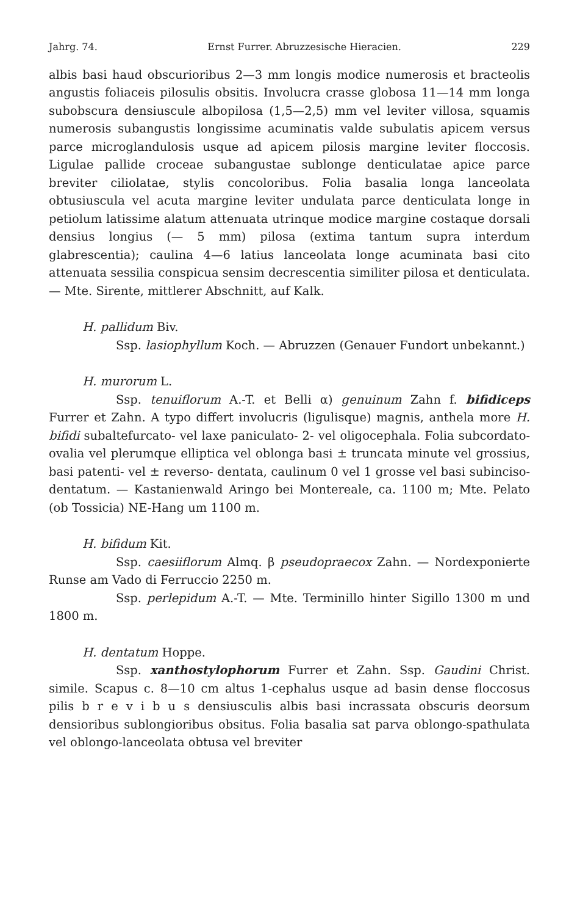Jahrg. 74. Ernst Furrer. Abruzzesische Hieracien. 229
albis basi haud obscurioribus 2—3 mm longis modice numerosis et bracteolis angustis foliaceis pilosulis obsitis. Involucra crasse globosa 11—14 mm longa subobscura densiuscule albopilosa (1,5—2,5) mm vel leviter villosa, squamis numerosis subangustis longissime acuminatis valde subulatis apicem versus parce microglandulosis usque ad apicem pilosis margine leviter floccosis. Ligulae pallide croceae subangustae sublonge denticulatae apice parce breviter ciliolatae, stylis concoloribus. Folia basalia longa lanceolata obtusiuscula vel acuta margine leviter undulata parce denticulata longe in petiolum latissime alatum attenuata utrinque modice margine costaque dorsali densius longius (— 5 mm) pilosa (extima tantum supra interdum glabrescentia); caulina 4—6 latius lanceolata longe acuminata basi cito attenuata sessilia conspicua sensim decrescentia similiter pilosa et denticulata. — Mte. Sirente, mittlerer Abschnitt, auf Kalk.
H. pallidum Biv.
Ssp. lasiophyllum Koch. — Abruzzen (Genauer Fundort unbekannt.)
H. murorum L.
Ssp. tenuiflorum A.-T. et Belli α) genuinum Zahn f. bifidiceps Furrer et Zahn. A typo differt involucris (ligulisque) magnis, anthela more H. bifidi subaltefurcato- vel laxe paniculato- 2- vel oligocephala. Folia subcordato-ovalia vel plerumque elliptica vel oblonga basi ± truncata minute vel grossius, basi patenti- vel ± reverso- dentata, caulinum 0 vel 1 grosse vel basi subinciso-dentatum. — Kastanienwald Aringo bei Montereale, ca. 1100 m; Mte. Pelato (ob Tossicia) NE-Hang um 1100 m.
H. bifidum Kit.
Ssp. caesiiflorum Almq. β pseudopraecox Zahn. — Nordexponierte Runse am Vado di Ferruccio 2250 m.
Ssp. perlepidum A.-T. — Mte. Terminillo hinter Sigillo 1300 m und 1800 m.
H. dentatum Hoppe.
Ssp. xanthostylophorum Furrer et Zahn. Ssp. Gaudini Christ. simile. Scapus c. 8—10 cm altus 1-cephalus usque ad basin dense floccosus pilis b r e v i b u s densiusculis albis basi incrassata obscuris deorsum densioribus sublongioribus obsitus. Folia basalia sat parva oblongo-spathulata vel oblongo-lanceolata obtusa vel breviter